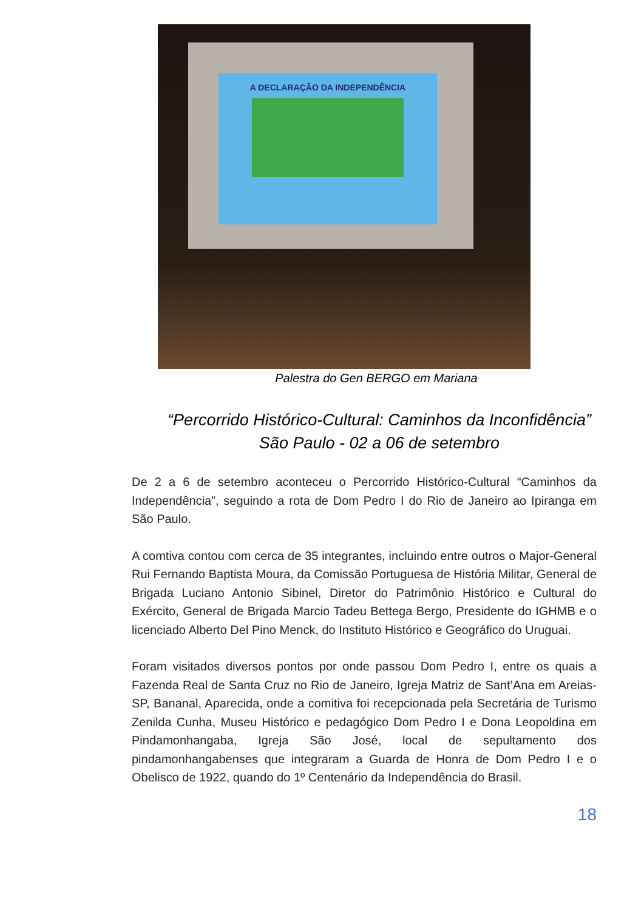A DECLARAÇÃO DA INDEPENDÊNCIA
Palestra do Gen BERGO em Mariana
“Percorrido Histórico-Cultural: Caminhos da Inconfidência”
São Paulo - 02 a 06 de setembro
De 2 a 6 de setembro aconteceu o Percorrido Histórico-Cultural “Caminhos da Independência”, seguindo a rota de Dom Pedro I do Rio de Janeiro ao Ipiranga em São Paulo.
A comtiva contou com cerca de 35 integrantes, incluindo entre outros o Major-General Rui Fernando Baptista Moura, da Comissão Portuguesa de História Militar, General de Brigada Luciano Antonio Sibinel, Diretor do Patrimônio Histórico e Cultural do Exército, General de Brigada Marcio Tadeu Bettega Bergo, Presidente do IGHMB e o licenciado Alberto Del Pino Menck, do Instituto Histórico e Geográfico do Uruguai.
Foram visitados diversos pontos por onde passou Dom Pedro I, entre os quais a Fazenda Real de Santa Cruz no Rio de Janeiro, Igreja Matriz de Sant’Ana em Areias-SP, Bananal, Aparecida, onde a comitiva foi recepcionada pela Secretária de Turismo Zenilda Cunha, Museu Histórico e pedagógico Dom Pedro I e Dona Leopoldina em Pindamonhangaba, Igreja São José, local de sepultamento dos pindamonhangabenses que integraram a Guarda de Honra de Dom Pedro I e o Obelisco de 1922, quando do 1º Centenário da Independência do Brasil.
18